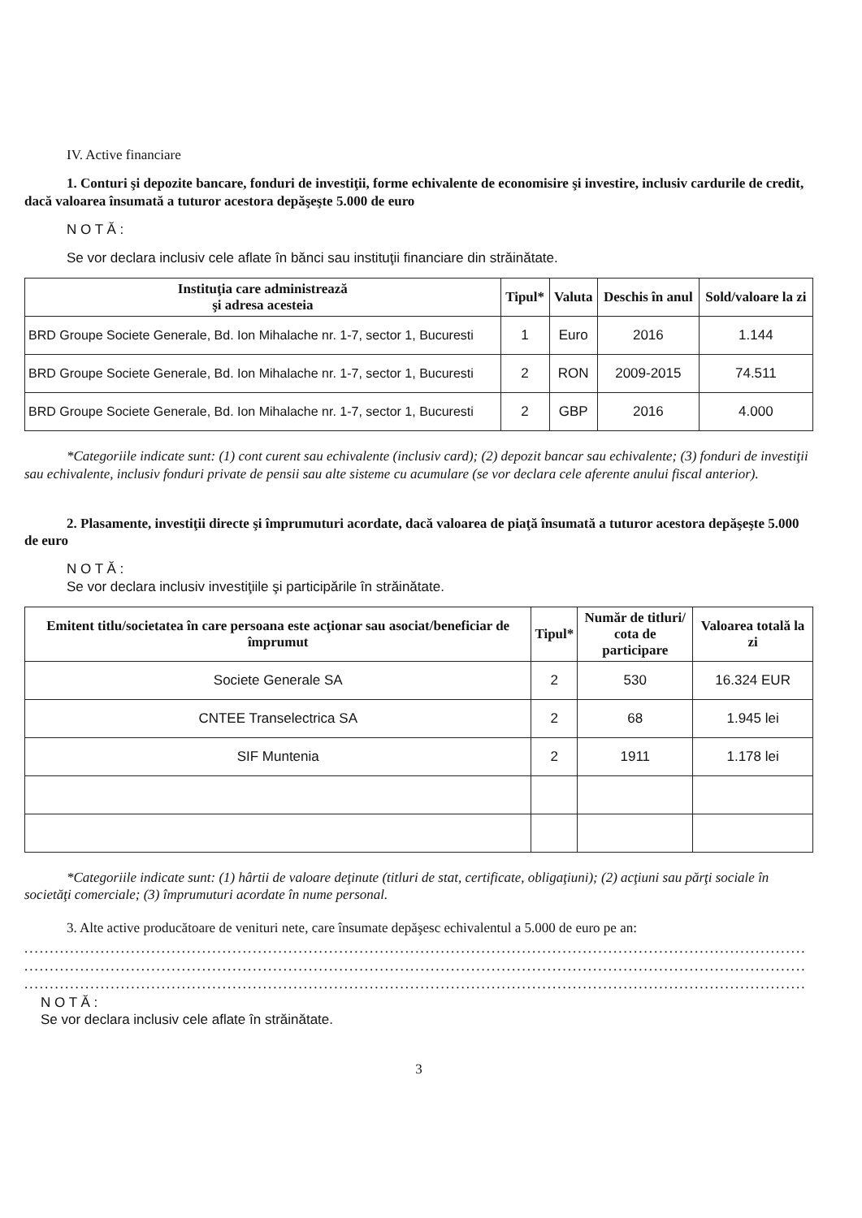IV. Active financiare
1. Conturi şi depozite bancare, fonduri de investiţii, forme echivalente de economisire şi investire, inclusiv cardurile de credit, dacă valoarea însumată a tuturor acestora depăşeşte 5.000 de euro
N O T Ă :
Se vor declara inclusiv cele aflate în bănci sau instituţii financiare din străinătate.
| Instituţia care administrează şi adresa acesteia | Tipul* | Valuta | Deschis în anul | Sold/valoare la zi |
| --- | --- | --- | --- | --- |
| BRD Groupe Societe Generale, Bd. Ion Mihalache nr. 1-7, sector 1, Bucuresti | 1 | Euro | 2016 | 1.144 |
| BRD Groupe Societe Generale, Bd. Ion Mihalache nr. 1-7, sector 1, Bucuresti | 2 | RON | 2009-2015 | 74.511 |
| BRD Groupe Societe Generale, Bd. Ion Mihalache nr. 1-7, sector 1, Bucuresti | 2 | GBP | 2016 | 4.000 |
*Categoriile indicate sunt: (1) cont curent sau echivalente (inclusiv card); (2) depozit bancar sau echivalente; (3) fonduri de investiţii sau echivalente, inclusiv fonduri private de pensii sau alte sisteme cu acumulare (se vor declara cele aferente anului fiscal anterior).
2. Plasamente, investiţii directe şi împrumuturi acordate, dacă valoarea de piaţă însumată a tuturor acestora depăşeşte 5.000 de euro
N O T Ă :
Se vor declara inclusiv investiţiile şi participările în străinătate.
| Emitent titlu/societatea în care persoana este acţionar sau asociat/beneficiar de împrumut | Tipul* | Număr de titluri/ cota de participare | Valoarea totală la zi |
| --- | --- | --- | --- |
| Societe Generale SA | 2 | 530 | 16.324 EUR |
| CNTEE Transelectrica SA | 2 | 68 | 1.945 lei |
| SIF Muntenia | 2 | 1911 | 1.178 lei |
*Categoriile indicate sunt: (1) hârtii de valoare deţinute (titluri de stat, certificate, obligaţiuni); (2) acţiuni sau părţi sociale în societăţi comerciale; (3) împrumuturi acordate în nume personal.
3. Alte active producătoare de venituri nete, care însumate depăşesc echivalentul a 5.000 de euro pe an:
..........................................................................................................................................................
..........................................................................................................................................................
..........................................................................................................................................................
N O T Ă :
Se vor declara inclusiv cele aflate în străinătate.
3